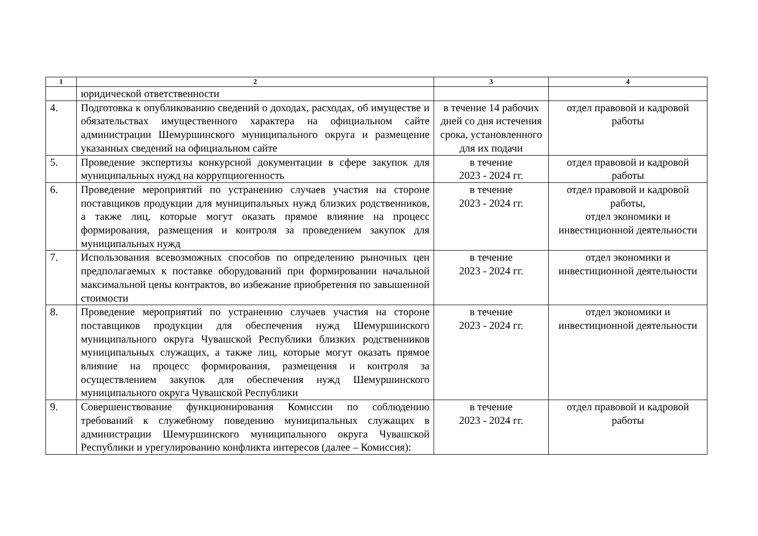| 1 | 2 | 3 | 4 |
| --- | --- | --- | --- |
| | юридической ответственности | | |
| 4. | Подготовка к опубликованию сведений о доходах, расходах, об имуществе и обязательствах имущественного характера на официальном сайте администрации Шемуршинского муниципального округа и размещение указанных сведений на официальном сайте | в течение 14 рабочих дней со дня истечения срока, установленного для их подачи | отдел правовой и кадровой работы |
| 5. | Проведение экспертизы конкурсной документации в сфере закупок для муниципальных нужд на коррупциогенность | в течение 2023 - 2024 гг. | отдел правовой и кадровой работы |
| 6. | Проведение мероприятий по устранению случаев участия на стороне поставщиков продукции для муниципальных нужд близких родственников, а также лиц, которые могут оказать прямое влияние на процесс формирования, размещения и контроля за проведением закупок для муниципальных нужд | в течение 2023 - 2024 гг. | отдел правовой и кадровой работы, отдел экономики и инвестиционной деятельности |
| 7. | Использования всевозможных способов по определению рыночных цен предполагаемых к поставке оборудований при формировании начальной максимальной цены контрактов, во избежание приобретения по завышенной стоимости | в течение 2023 - 2024 гг. | отдел экономики и инвестиционной деятельности |
| 8. | Проведение мероприятий по устранению случаев участия на стороне поставщиков продукции для обеспечения нужд Шемуршинского муниципального округа Чувашской Республики близких родственников муниципальных служащих, а также лиц, которые могут оказать прямое влияние на процесс формирования, размещения и контроля за осуществлением закупок для обеспечения нужд Шемуршинского муниципального округа Чувашской Республики | в течение 2023 - 2024 гг. | отдел экономики и инвестиционной деятельности |
| 9. | Совершенствование функционирования Комиссии по соблюдению требований к служебному поведению муниципальных служащих в администрации Шемуршинского муниципального округа Чувашской Республики и урегулированию конфликта интересов (далее – Комиссия): | в течение 2023 - 2024 гг. | отдел правовой и кадровой работы |